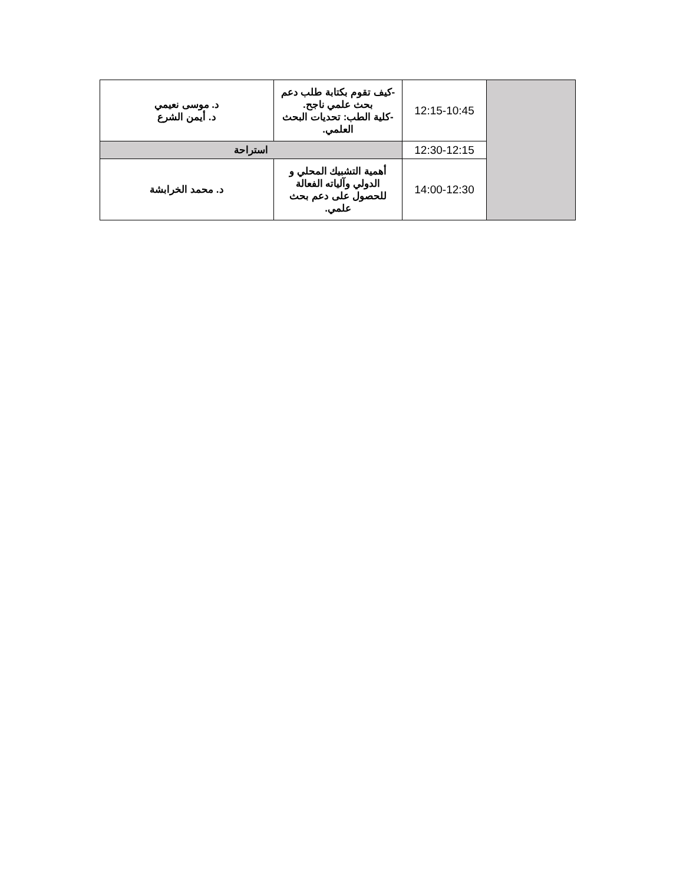| | 12:15-10:45 | -كيف تقوم بكتابة طلب دعم بحث علمي ناجح. -كلية الطب: تحديات البحث العلمي. | د. موسى نعيمي د. أيمن الشرع |
| | 12:30-12:15 | استراحة | |
| | 14:00-12:30 | أهمية التشبيك المحلي و الدولي وآلياته الفعالة للحصول على دعم بحث علمي. | د. محمد الخرابشة |